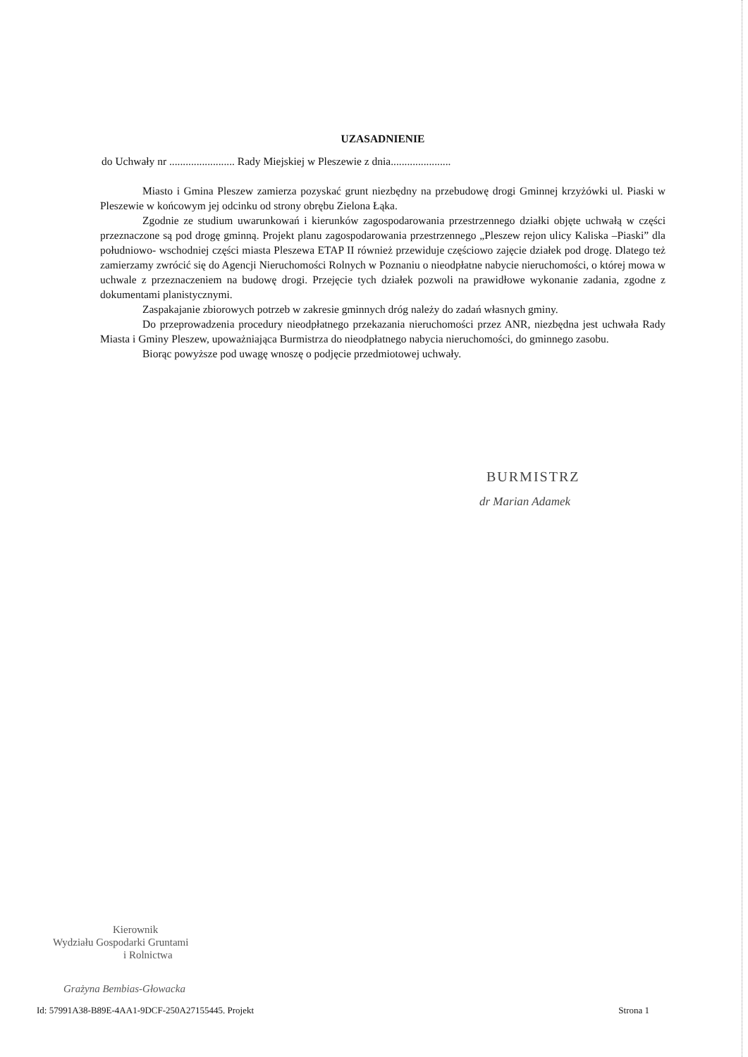UZASADNIENIE
do Uchwały nr ........................ Rady Miejskiej w Pleszewie z dnia......................
Miasto i Gmina Pleszew zamierza pozyskać grunt niezbędny na przebudowę drogi Gminnej krzyżówki ul. Piaski w Pleszewie w końcowym jej odcinku od strony obrębu Zielona Łąka.
Zgodnie ze studium uwarunkowań i kierunków zagospodarowania przestrzennego działki objęte uchwałą w części przeznaczone są pod drogę gminną. Projekt planu zagospodarowania przestrzennego „Pleszew rejon ulicy Kaliska –Piaski” dla południowo- wschodniej części miasta Pleszewa ETAP II również przewiduje częściowo zajęcie działek pod drogę. Dlatego też zamierzamy zwrócić się do Agencji Nieruchomości Rolnych w Poznaniu o nieodpłatne nabycie nieruchomości, o której mowa w uchwale z przeznaczeniem na budowę drogi. Przejęcie tych działek pozwoli na prawidłowe wykonanie zadania, zgodne z dokumentami planistycznymi.
Zaspakajanie zbiorowych potrzeb w zakresie gminnych dróg należy do zadań własnych gminy.
Do przeprowadzenia procedury nieodpłatnego przekazania nieruchomości przez ANR, niezbędna jest uchwała Rady Miasta i Gminy Pleszew, upoważniająca Burmistrza do nieodpłatnego nabycia nieruchomości, do gminnego zasobu.
Biorąc powyższe pod uwagę wnoszę o podjęcie przedmiotowej uchwały.
BURMISTRZ
dr Marian Adamek
Kierownik
Wydziału Gospodarki Gruntami
i Rolnictwa
Grażyna Bembias-Głowacka
Id: 57991A38-B89E-4AA1-9DCF-250A27155445. Projekt Strona 1